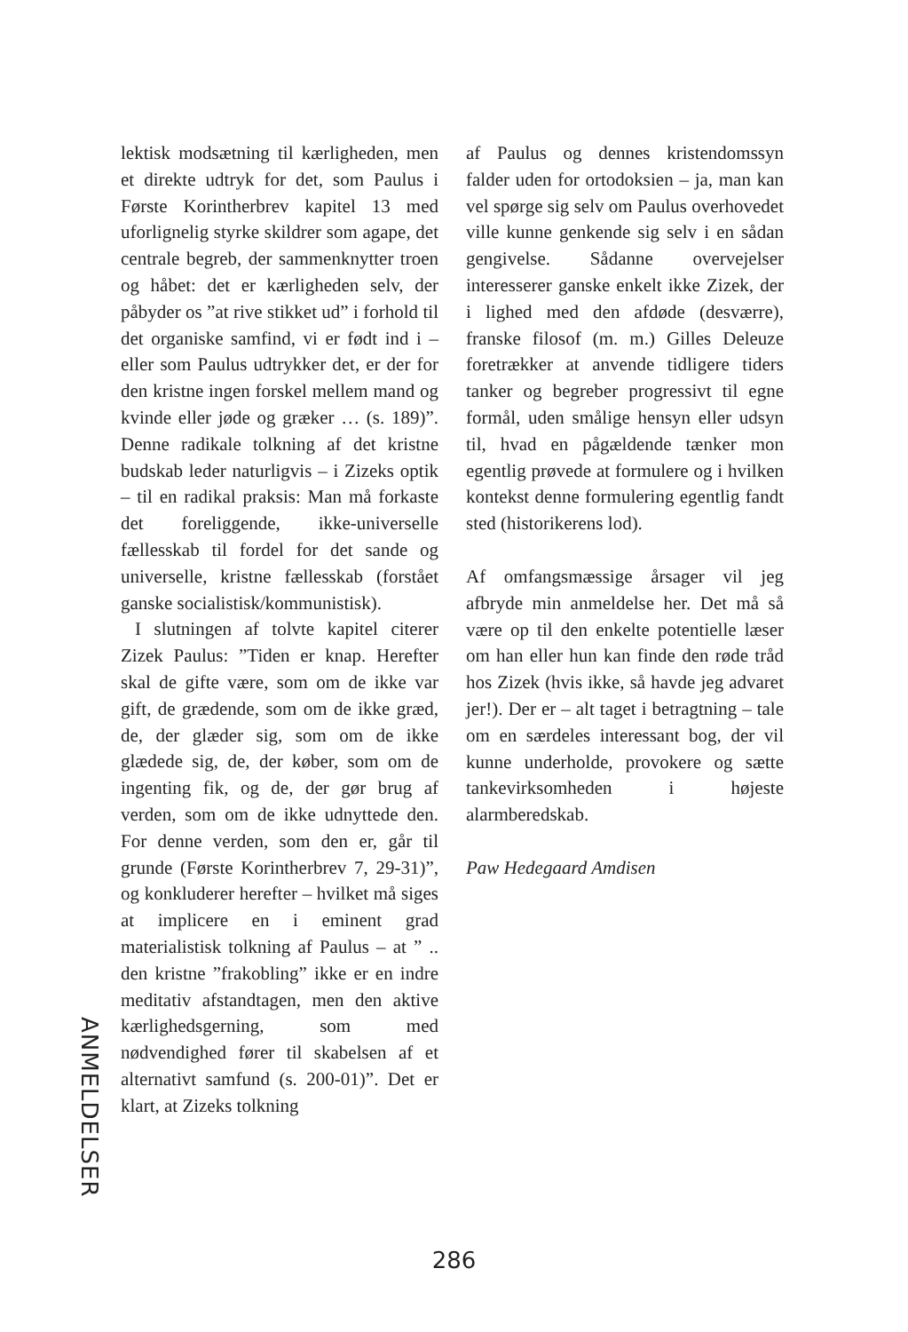lektisk modsætning til kærligheden, men et direkte udtryk for det, som Paulus i Første Korintherbrev kapitel 13 med uforlignelig styrke skildrer som agape, det centrale begreb, der sammenknytter troen og håbet: det er kærligheden selv, der påbyder os ”at rive stikket ud” i forhold til det organiske samfind, vi er født ind i – eller som Paulus udtrykker det, er der for den kristne ingen forskel mellem mand og kvinde eller jøde og græker … (s. 189)”. Denne radikale tolkning af det kristne budskab leder naturligvis – i Zizeks optik – til en radikal praksis: Man må forkaste det foreliggende, ikke-universelle fællesskab til fordel for det sande og universelle, kristne fællesskab (forstået ganske socialistisk/kommunistisk).
I slutningen af tolvte kapitel citerer Zizek Paulus: ”Tiden er knap. Herefter skal de gifte være, som om de ikke var gift, de grædende, som om de ikke græd, de, der glæder sig, som om de ikke glædede sig, de, der køber, som om de ingenting fik, og de, der gør brug af verden, som om de ikke udnyttede den. For denne verden, som den er, går til grunde (Første Korintherbrev 7, 29-31)”, og konkluderer herefter – hvilket må siges at implicere en i eminent grad materialistisk tolkning af Paulus – at ” .. den kristne ”frakobling” ikke er en indre meditativ afstandtagen, men den aktive kærlighedsgerning, som med nødvendighed fører til skabelsen af et alternativt samfund (s. 200-01)”. Det er klart, at Zizeks tolkning
af Paulus og dennes kristendomssyn falder uden for ortodoksien – ja, man kan vel spørge sig selv om Paulus overhovedet ville kunne genkende sig selv i en sådan gengivelse. Sådanne overvejelser interesserer ganske enkelt ikke Zizek, der i lighed med den afdøde (desværre), franske filosof (m. m.) Gilles Deleuze foretrækker at anvende tidligere tiders tanker og begreber progressivt til egne formål, uden smålige hensyn eller udsyn til, hvad en pågældende tænker mon egentlig prøvede at formulere og i hvilken kontekst denne formulering egentlig fandt sted (historikerens lod).
Af omfangsmæssige årsager vil jeg afbryde min anmeldelse her. Det må så være op til den enkelte potentielle læser om han eller hun kan finde den røde tråd hos Zizek (hvis ikke, så havde jeg advaret jer!). Der er – alt taget i betragtning – tale om en særdeles interessant bog, der vil kunne underholde, provokere og sætte tankevirksomheden i højeste alarmberedskab.
Paw Hedegaard Amdisen
ANMELDELSER
286